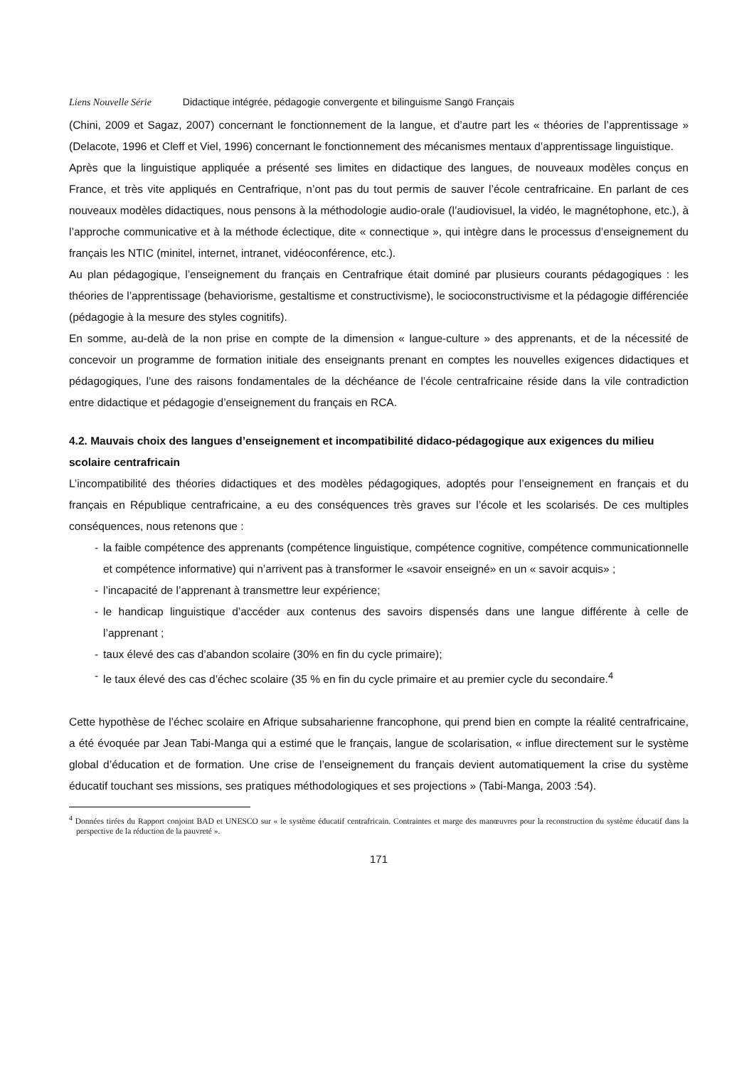Liens Nouvelle Série Didactique intégrée, pédagogie convergente et bilinguisme Sangö Français
(Chini, 2009 et Sagaz, 2007) concernant le fonctionnement de la langue, et d’autre part les « théories de l’apprentissage » (Delacote, 1996 et Cleff et Viel, 1996) concernant le fonctionnement des mécanismes mentaux d’apprentissage linguistique.
Après que la linguistique appliquée a présenté ses limites en didactique des langues, de nouveaux modèles conçus en France, et très vite appliqués en Centrafrique, n’ont pas du tout permis de sauver l’école centrafricaine. En parlant de ces nouveaux modèles didactiques, nous pensons à la méthodologie audio-orale (l’audiovisuel, la vidéo, le magnétophone, etc.), à l’approche communicative et à la méthode éclectique, dite « connectique », qui intègre dans le processus d’enseignement du français les NTIC (minitel, internet, intranet, vidéoconférence, etc.).
Au plan pédagogique, l’enseignement du français en Centrafrique était dominé par plusieurs courants pédagogiques : les théories de l’apprentissage (behaviorisme, gestaltisme et constructivisme), le socioconstructivisme et la pédagogie différenciée (pédagogie à la mesure des styles cognitifs).
En somme, au-delà de la non prise en compte de la dimension « langue-culture » des apprenants, et de la nécessité de concevoir un programme de formation initiale des enseignants prenant en comptes les nouvelles exigences didactiques et pédagogiques, l’une des raisons fondamentales de la déchéance de l’école centrafricaine réside dans la vile contradiction entre didactique et pédagogie d’enseignement du français en RCA.
4.2. Mauvais choix des langues d’enseignement et incompatibilité didaco-pédagogique aux exigences du milieu scolaire centrafricain
L’incompatibilité des théories didactiques et des modèles pédagogiques, adoptés pour l’enseignement en français et du français en République centrafricaine, a eu des conséquences très graves sur l’école et les scolarisés. De ces multiples conséquences, nous retenons que :
- la faible compétence des apprenants (compétence linguistique, compétence cognitive, compétence communicationnelle et compétence informative) qui n’arrivent pas à transformer le «savoir enseigné» en un « savoir acquis» ;
- l’incapacité de l’apprenant à transmettre leur expérience;
- le handicap linguistique d’accéder aux contenus des savoirs dispensés dans une langue différente à celle de l’apprenant ;
- taux élevé des cas d’abandon scolaire (30% en fin du cycle primaire);
- le taux élevé des cas d’échec scolaire (35 % en fin du cycle primaire et au premier cycle du secondaire.<sup>4</sup>
Cette hypothèse de l’échec scolaire en Afrique subsaharienne francophone, qui prend bien en compte la réalité centrafricaine, a été évoquée par Jean Tabi-Manga qui a estimé que le français, langue de scolarisation, « influe directement sur le système global d’éducation et de formation. Une crise de l’enseignement du français devient automatiquement la crise du système éducatif touchant ses missions, ses pratiques méthodologiques et ses projections » (Tabi-Manga, 2003 :54).
<sup>4</sup> Données tirées du Rapport conjoint BAD et UNESCO sur « le système éducatif centrafricain. Contraintes et marge des manœuvres pour la reconstruction du système éducatif dans la perspective de la réduction de la pauvreté ».
171